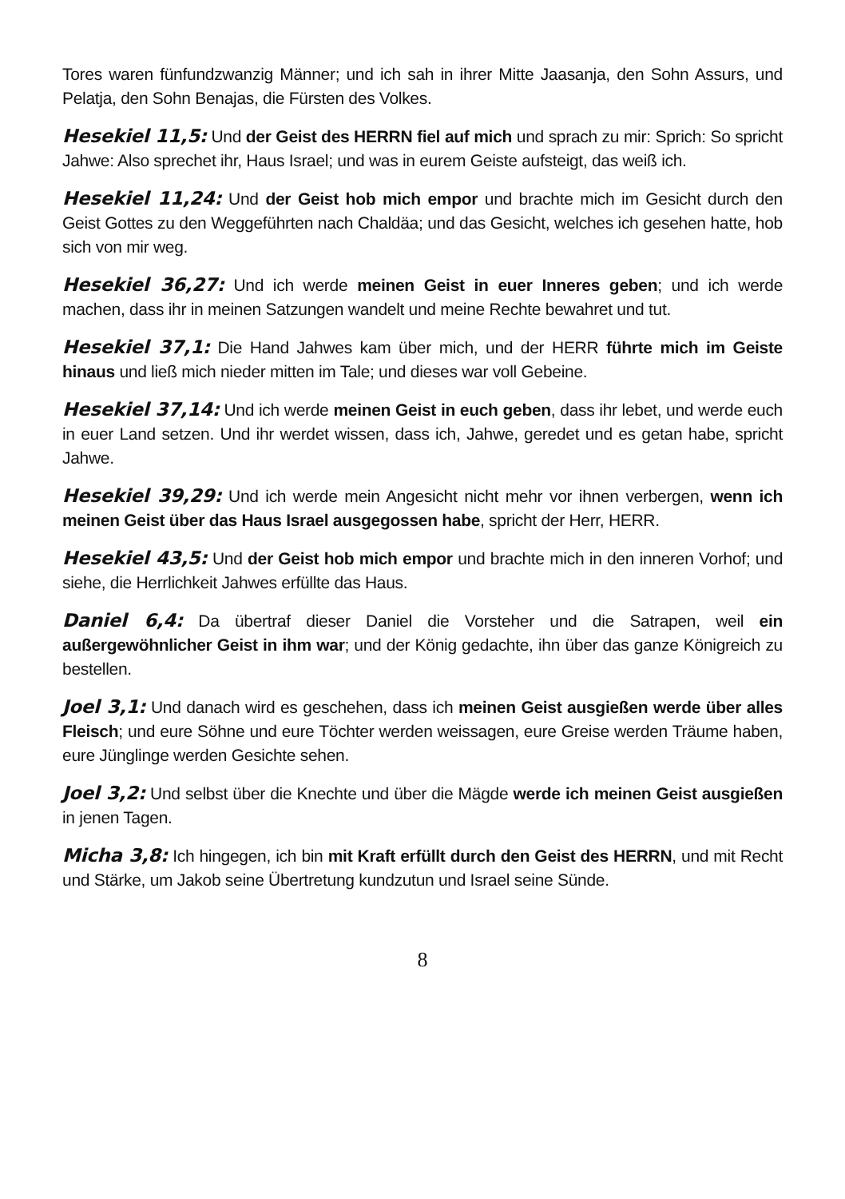Tores waren fünfundzwanzig Männer; und ich sah in ihrer Mitte Jaasanja, den Sohn Assurs, und Pelatja, den Sohn Benajas, die Fürsten des Volkes.
Hesekiel 11,5: Und der Geist des HERRN fiel auf mich und sprach zu mir: Sprich: So spricht Jahwe: Also sprechet ihr, Haus Israel; und was in eurem Geiste aufsteigt, das weiß ich.
Hesekiel 11,24: Und der Geist hob mich empor und brachte mich im Gesicht durch den Geist Gottes zu den Weggeführten nach Chaldäa; und das Gesicht, welches ich gesehen hatte, hob sich von mir weg.
Hesekiel 36,27: Und ich werde meinen Geist in euer Inneres geben; und ich werde machen, dass ihr in meinen Satzungen wandelt und meine Rechte bewahret und tut.
Hesekiel 37,1: Die Hand Jahwes kam über mich, und der HERR führte mich im Geiste hinaus und ließ mich nieder mitten im Tale; und dieses war voll Gebeine.
Hesekiel 37,14: Und ich werde meinen Geist in euch geben, dass ihr lebet, und werde euch in euer Land setzen. Und ihr werdet wissen, dass ich, Jahwe, geredet und es getan habe, spricht Jahwe.
Hesekiel 39,29: Und ich werde mein Angesicht nicht mehr vor ihnen verbergen, wenn ich meinen Geist über das Haus Israel ausgegossen habe, spricht der Herr, HERR.
Hesekiel 43,5: Und der Geist hob mich empor und brachte mich in den inneren Vorhof; und siehe, die Herrlichkeit Jahwes erfüllte das Haus.
Daniel 6,4: Da übertraf dieser Daniel die Vorsteher und die Satrapen, weil ein außergewöhnlicher Geist in ihm war; und der König gedachte, ihn über das ganze Königreich zu bestellen.
Joel 3,1: Und danach wird es geschehen, dass ich meinen Geist ausgießen werde über alles Fleisch; und eure Söhne und eure Töchter werden weissagen, eure Greise werden Träume haben, eure Jünglinge werden Gesichte sehen.
Joel 3,2: Und selbst über die Knechte und über die Mägde werde ich meinen Geist ausgießen in jenen Tagen.
Micha 3,8: Ich hingegen, ich bin mit Kraft erfüllt durch den Geist des HERRN, und mit Recht und Stärke, um Jakob seine Übertretung kundzutun und Israel seine Sünde.
8